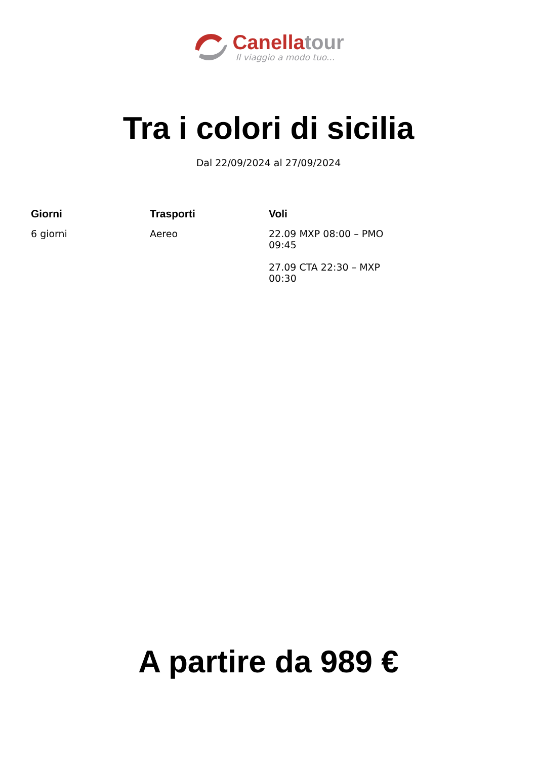Canella tour
Il viaggio a modo tuo...
Tra i colori di sicilia
Dal 22/09/2024 al 27/09/2024
| Giorni | Trasporti | Voli |
| --- | --- | --- |
| 6 giorni | Aereo | 22.09 MXP 08:00 – PMO 09:45 27.09 CTA 22:30 – MXP 00:30 |
A partire da 989 €